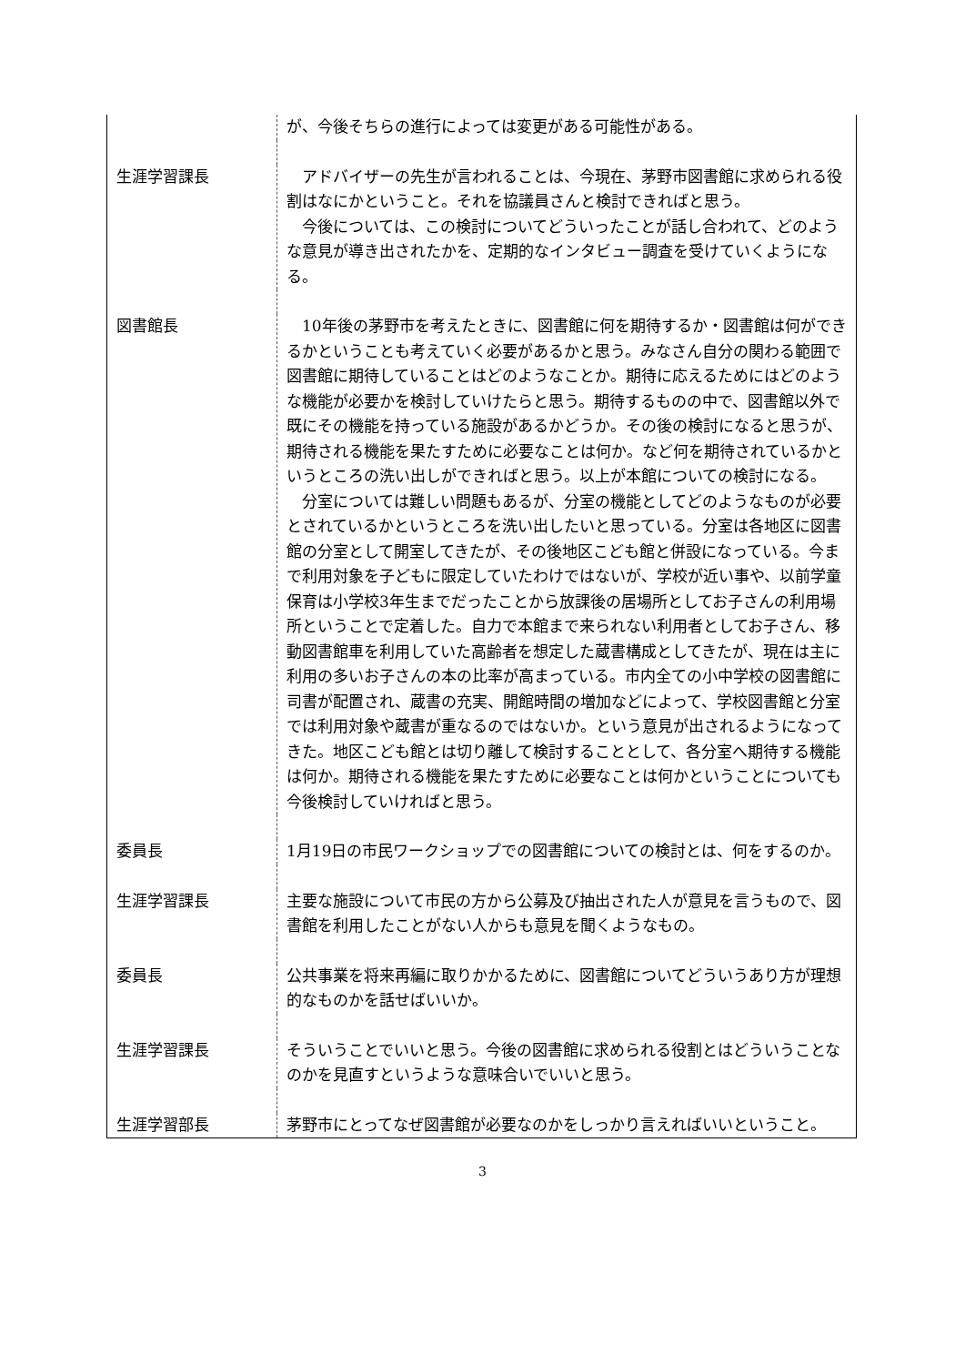| | が、今後そちらの進行によっては変更がある可能性がある。 |
| 生涯学習課長 | アドバイザーの先生が言われることは、今現在、茅野市図書館に求められる役割はなにかということ。それを協議員さんと検討できればと思う。 今後については、この検討についてどういったことが話し合われて、どのような意見が導き出されたかを、定期的なインタビュー調査を受けていくようになる。 |
| 図書館長 | 10年後の茅野市を考えたときに、図書館に何を期待するか・図書館は何ができるかということも考えていく必要があるかと思う。みなさん自分の関わる範囲で図書館に期待していることはどのようなことか。期待に応えるためにはどのような機能が必要かを検討していけたらと思う。期待するものの中で、図書館以外で既にその機能を持っている施設があるかどうか。その後の検討になると思うが、期待される機能を果たすために必要なことは何か。など何を期待されているかというところの洗い出しができればと思う。以上が本館についての検討になる。 分室については難しい問題もあるが、分室の機能としてどのようなものが必要とされているかというところを洗い出したいと思っている。分室は各地区に図書館の分室として開室してきたが、その後地区こども館と併設になっている。今まで利用対象を子どもに限定していたわけではないが、学校が近い事や、以前学童保育は小学校3年生までだったことから放課後の居場所としてお子さんの利用場所ということで定着した。自力で本館まで来られない利用者としてお子さん、移動図書館車を利用していた高齢者を想定した蔵書構成としてきたが、現在は主に利用の多いお子さんの本の比率が高まっている。市内全ての小中学校の図書館に司書が配置され、蔵書の充実、開館時間の増加などによって、学校図書館と分室では利用対象や蔵書が重なるのではないか。という意見が出されるようになってきた。地区こども館とは切り離して検討することとして、各分室へ期待する機能は何か。期待される機能を果たすために必要なことは何かということについても今後検討していければと思う。 |
| 委員長 | 1月19日の市民ワークショップでの図書館についての検討とは、何をするのか。 |
| 生涯学習課長 | 主要な施設について市民の方から公募及び抽出された人が意見を言うもので、図書館を利用したことがない人からも意見を聞くようなもの。 |
| 委員長 | 公共事業を将来再編に取りかかるために、図書館についてどういうあり方が理想的なものかを話せばいいか。 |
| 生涯学習課長 | そういうことでいいと思う。今後の図書館に求められる役割とはどういうことなのかを見直すというような意味合いでいいと思う。 |
| 生涯学習部長 | 茅野市にとってなぜ図書館が必要なのかをしっかり言えればいいということ。 |
3